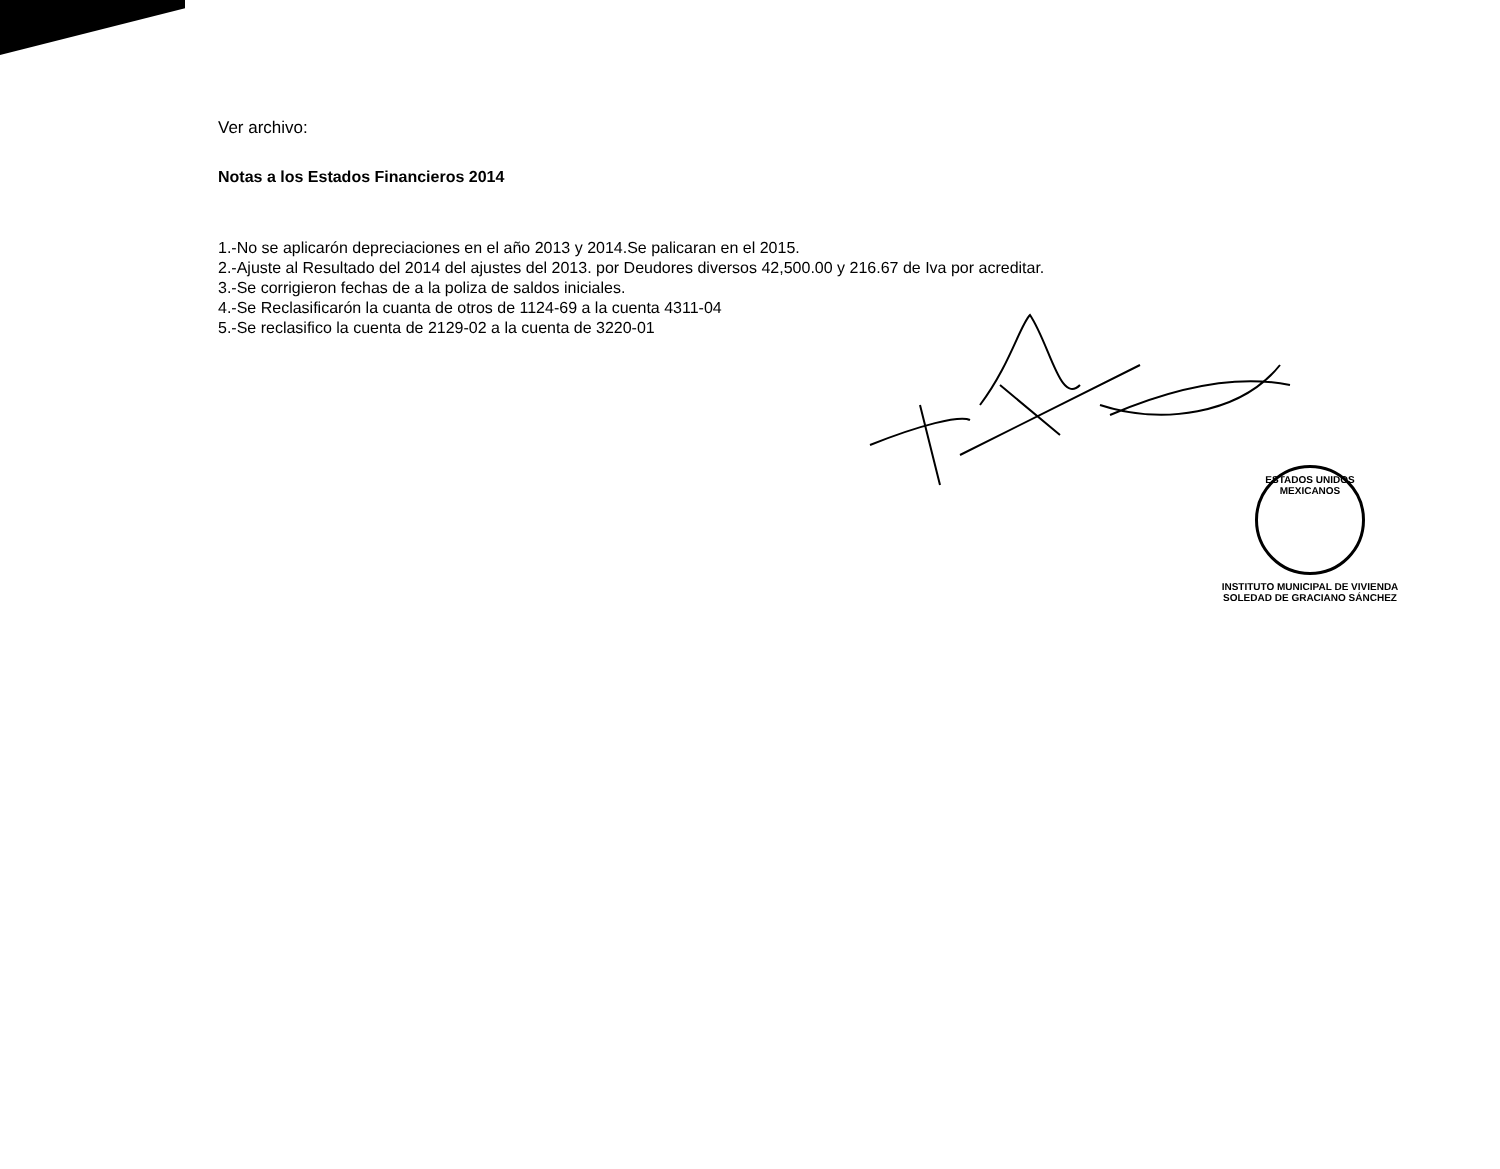Ver archivo:
Notas a los Estados Financieros 2014
1.-No se aplicarón depreciaciones en el año 2013 y 2014.Se palicaran en el 2015.
2.-Ajuste al Resultado del 2014 del ajustes del 2013. por Deudores diversos 42,500.00 y 216.67 de Iva por acreditar.
3.-Se corrigieron fechas de a la poliza de saldos iniciales.
4.-Se Reclasificarón la cuanta de otros de 1124-69 a la cuenta 4311-04
5.-Se reclasifico la cuenta de 2129-02 a la cuenta de 3220-01
ESTADOS UNIDOS MEXICANOS
INSTITUTO MUNICIPAL DE VIVIENDA
SOLEDAD DE GRACIANO SÁNCHEZ